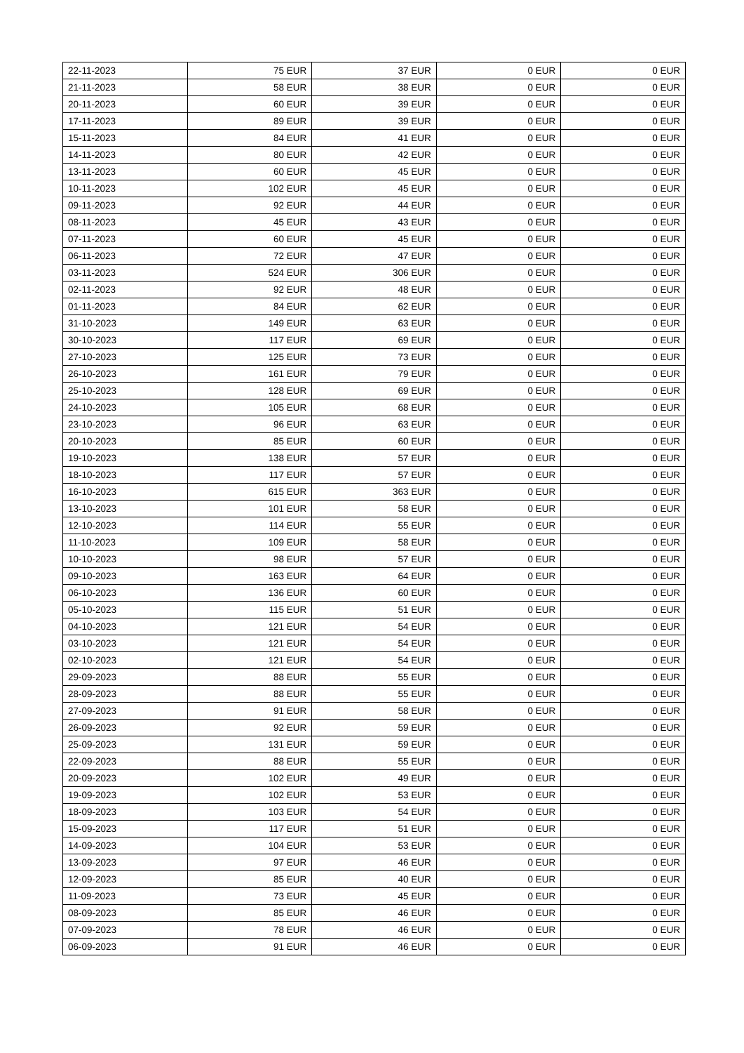| 22-11-2023 | 75 EUR | 37 EUR | 0 EUR | 0 EUR |
| 21-11-2023 | 58 EUR | 38 EUR | 0 EUR | 0 EUR |
| 20-11-2023 | 60 EUR | 39 EUR | 0 EUR | 0 EUR |
| 17-11-2023 | 89 EUR | 39 EUR | 0 EUR | 0 EUR |
| 15-11-2023 | 84 EUR | 41 EUR | 0 EUR | 0 EUR |
| 14-11-2023 | 80 EUR | 42 EUR | 0 EUR | 0 EUR |
| 13-11-2023 | 60 EUR | 45 EUR | 0 EUR | 0 EUR |
| 10-11-2023 | 102 EUR | 45 EUR | 0 EUR | 0 EUR |
| 09-11-2023 | 92 EUR | 44 EUR | 0 EUR | 0 EUR |
| 08-11-2023 | 45 EUR | 43 EUR | 0 EUR | 0 EUR |
| 07-11-2023 | 60 EUR | 45 EUR | 0 EUR | 0 EUR |
| 06-11-2023 | 72 EUR | 47 EUR | 0 EUR | 0 EUR |
| 03-11-2023 | 524 EUR | 306 EUR | 0 EUR | 0 EUR |
| 02-11-2023 | 92 EUR | 48 EUR | 0 EUR | 0 EUR |
| 01-11-2023 | 84 EUR | 62 EUR | 0 EUR | 0 EUR |
| 31-10-2023 | 149 EUR | 63 EUR | 0 EUR | 0 EUR |
| 30-10-2023 | 117 EUR | 69 EUR | 0 EUR | 0 EUR |
| 27-10-2023 | 125 EUR | 73 EUR | 0 EUR | 0 EUR |
| 26-10-2023 | 161 EUR | 79 EUR | 0 EUR | 0 EUR |
| 25-10-2023 | 128 EUR | 69 EUR | 0 EUR | 0 EUR |
| 24-10-2023 | 105 EUR | 68 EUR | 0 EUR | 0 EUR |
| 23-10-2023 | 96 EUR | 63 EUR | 0 EUR | 0 EUR |
| 20-10-2023 | 85 EUR | 60 EUR | 0 EUR | 0 EUR |
| 19-10-2023 | 138 EUR | 57 EUR | 0 EUR | 0 EUR |
| 18-10-2023 | 117 EUR | 57 EUR | 0 EUR | 0 EUR |
| 16-10-2023 | 615 EUR | 363 EUR | 0 EUR | 0 EUR |
| 13-10-2023 | 101 EUR | 58 EUR | 0 EUR | 0 EUR |
| 12-10-2023 | 114 EUR | 55 EUR | 0 EUR | 0 EUR |
| 11-10-2023 | 109 EUR | 58 EUR | 0 EUR | 0 EUR |
| 10-10-2023 | 98 EUR | 57 EUR | 0 EUR | 0 EUR |
| 09-10-2023 | 163 EUR | 64 EUR | 0 EUR | 0 EUR |
| 06-10-2023 | 136 EUR | 60 EUR | 0 EUR | 0 EUR |
| 05-10-2023 | 115 EUR | 51 EUR | 0 EUR | 0 EUR |
| 04-10-2023 | 121 EUR | 54 EUR | 0 EUR | 0 EUR |
| 03-10-2023 | 121 EUR | 54 EUR | 0 EUR | 0 EUR |
| 02-10-2023 | 121 EUR | 54 EUR | 0 EUR | 0 EUR |
| 29-09-2023 | 88 EUR | 55 EUR | 0 EUR | 0 EUR |
| 28-09-2023 | 88 EUR | 55 EUR | 0 EUR | 0 EUR |
| 27-09-2023 | 91 EUR | 58 EUR | 0 EUR | 0 EUR |
| 26-09-2023 | 92 EUR | 59 EUR | 0 EUR | 0 EUR |
| 25-09-2023 | 131 EUR | 59 EUR | 0 EUR | 0 EUR |
| 22-09-2023 | 88 EUR | 55 EUR | 0 EUR | 0 EUR |
| 20-09-2023 | 102 EUR | 49 EUR | 0 EUR | 0 EUR |
| 19-09-2023 | 102 EUR | 53 EUR | 0 EUR | 0 EUR |
| 18-09-2023 | 103 EUR | 54 EUR | 0 EUR | 0 EUR |
| 15-09-2023 | 117 EUR | 51 EUR | 0 EUR | 0 EUR |
| 14-09-2023 | 104 EUR | 53 EUR | 0 EUR | 0 EUR |
| 13-09-2023 | 97 EUR | 46 EUR | 0 EUR | 0 EUR |
| 12-09-2023 | 85 EUR | 40 EUR | 0 EUR | 0 EUR |
| 11-09-2023 | 73 EUR | 45 EUR | 0 EUR | 0 EUR |
| 08-09-2023 | 85 EUR | 46 EUR | 0 EUR | 0 EUR |
| 07-09-2023 | 78 EUR | 46 EUR | 0 EUR | 0 EUR |
| 06-09-2023 | 91 EUR | 46 EUR | 0 EUR | 0 EUR |